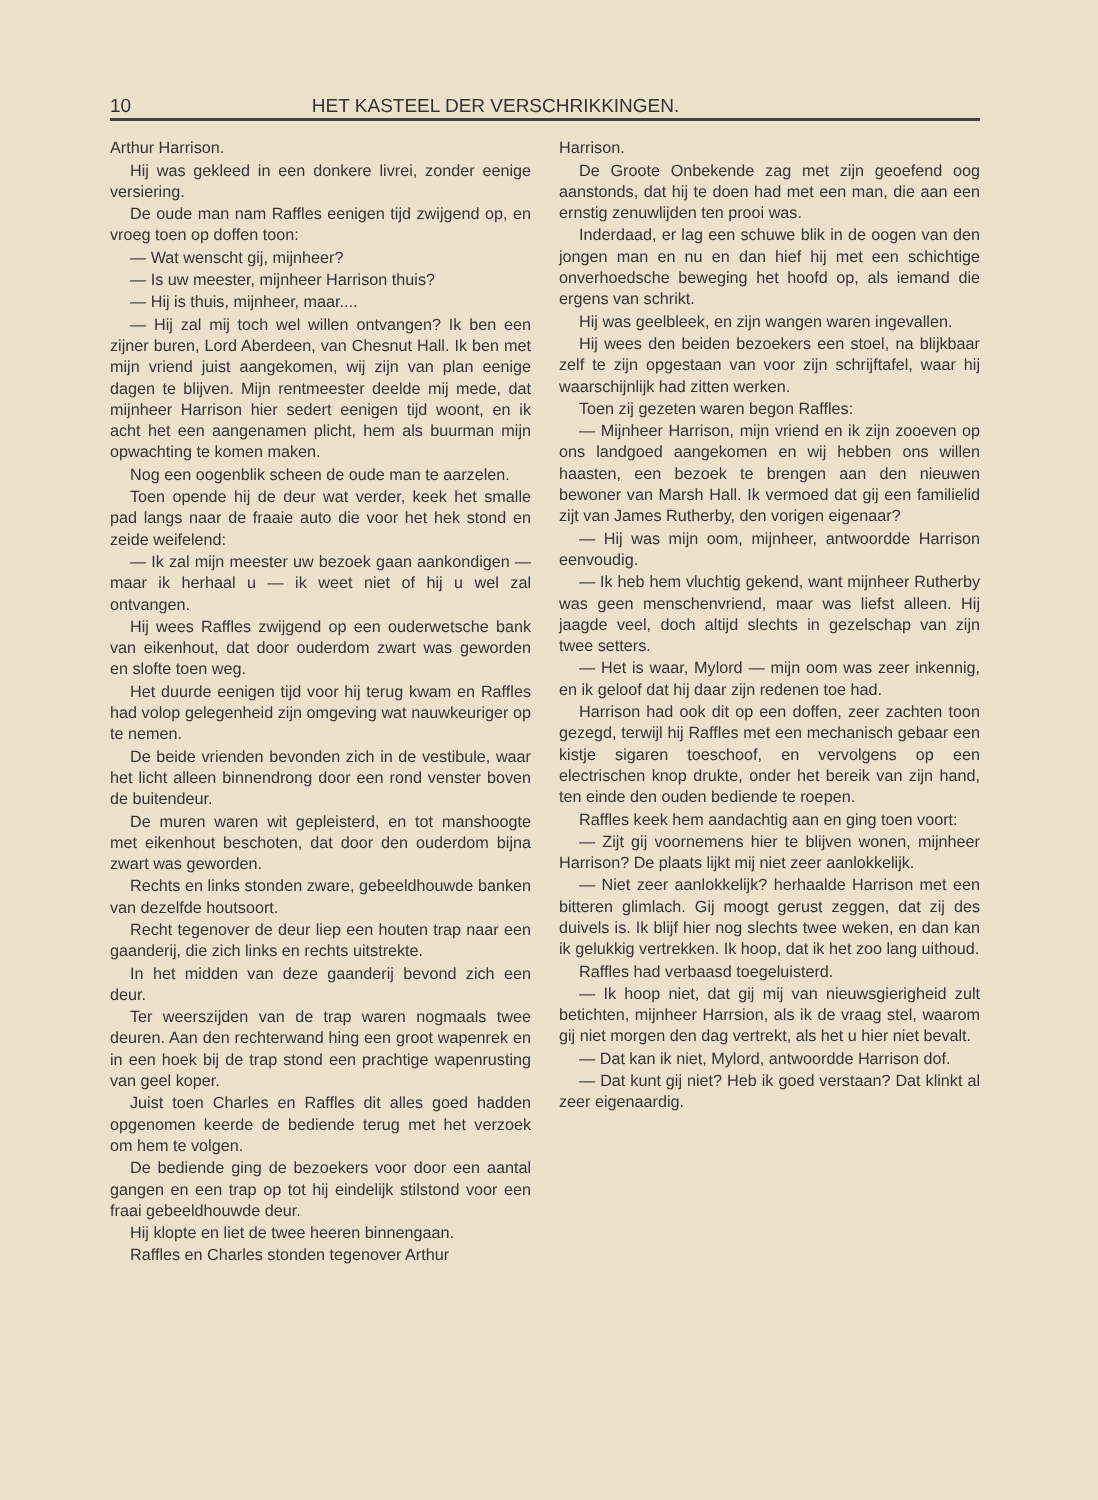10 HET KASTEEL DER VERSCHRIKKINGEN.
Arthur Harrison.
Hij was gekleed in een donkere livrei, zonder eenige versiering.
De oude man nam Raffles eenigen tijd zwijgend op, en vroeg toen op doffen toon:
— Wat wenscht gij, mijnheer?
— Is uw meester, mijnheer Harrison thuis?
— Hij is thuis, mijnheer, maar....
— Hij zal mij toch wel willen ontvangen? Ik ben een zijner buren, Lord Aberdeen, van Chesnut Hall. Ik ben met mijn vriend juist aangekomen, wij zijn van plan eenige dagen te blijven. Mijn rentmeester deelde mij mede, dat mijnheer Harrison hier sedert eenigen tijd woont, en ik acht het een aangenamen plicht, hem als buurman mijn opwachting te komen maken.
Nog een oogenblik scheen de oude man te aarzelen.
Toen opende hij de deur wat verder, keek het smalle pad langs naar de fraaie auto die voor het hek stond en zeide weifelend:
— Ik zal mijn meester uw bezoek gaan aankondigen — maar ik herhaal u — ik weet niet of hij u wel zal ontvangen.
Hij wees Raffles zwijgend op een ouderwetsche bank van eikenhout, dat door ouderdom zwart was geworden en slofte toen weg.
Het duurde eenigen tijd voor hij terug kwam en Raffles had volop gelegenheid zijn omgeving wat nauwkeuriger op te nemen.
De beide vrienden bevonden zich in de vestibule, waar het licht alleen binnendrong door een rond venster boven de buitendeur.
De muren waren wit gepleisterd, en tot manshoogte met eikenhout beschoten, dat door den ouderdom bijna zwart was geworden.
Rechts en links stonden zware, gebeeldhouwde banken van dezelfde houtsoort.
Recht tegenover de deur liep een houten trap naar een gaanderij, die zich links en rechts uitstrekte.
In het midden van deze gaanderij bevond zich een deur.
Ter weerszijden van de trap waren nogmaals twee deuren. Aan den rechterwand hing een groot wapenrek en in een hoek bij de trap stond een prachtige wapenrusting van geel koper.
Juist toen Charles en Raffles dit alles goed hadden opgenomen keerde de bediende terug met het verzoek om hem te volgen.
De bediende ging de bezoekers voor door een aantal gangen en een trap op tot hij eindelijk stilstond voor een fraai gebeeldhouwde deur.
Hij klopte en liet de twee heeren binnengaan.
Raffles en Charles stonden tegenover Arthur
Harrison.
De Groote Onbekende zag met zijn geoefend oog aanstonds, dat hij te doen had met een man, die aan een ernstig zenuwlijden ten prooi was.
Inderdaad, er lag een schuwe blik in de oogen van den jongen man en nu en dan hief hij met een schichtige onverhoedsche beweging het hoofd op, als iemand die ergens van schrikt.
Hij was geelbleek, en zijn wangen waren ingevallen.
Hij wees den beiden bezoekers een stoel, na blijkbaar zelf te zijn opgestaan van voor zijn schrijftafel, waar hij waarschijnlijk had zitten werken.
Toen zij gezeten waren begon Raffles:
— Mijnheer Harrison, mijn vriend en ik zijn zooeven op ons landgoed aangekomen en wij hebben ons willen haasten, een bezoek te brengen aan den nieuwen bewoner van Marsh Hall. Ik vermoed dat gij een familielid zijt van James Rutherby, den vorigen eigenaar?
— Hij was mijn oom, mijnheer, antwoordde Harrison eenvoudig.
— Ik heb hem vluchtig gekend, want mijnheer Rutherby was geen menschenvriend, maar was liefst alleen. Hij jaagde veel, doch altijd slechts in gezelschap van zijn twee setters.
— Het is waar, Mylord — mijn oom was zeer inkennig, en ik geloof dat hij daar zijn redenen toe had.
Harrison had ook dit op een doffen, zeer zachten toon gezegd, terwijl hij Raffles met een mechanisch gebaar een kistje sigaren toeschoof, en vervolgens op een electrischen knop drukte, onder het bereik van zijn hand, ten einde den ouden bediende te roepen.
Raffles keek hem aandachtig aan en ging toen voort:
— Zijt gij voornemens hier te blijven wonen, mijnheer Harrison? De plaats lijkt mij niet zeer aanlokkelijk.
— Niet zeer aanlokkelijk? herhaalde Harrison met een bitteren glimlach. Gij moogt gerust zeggen, dat zij des duivels is. Ik blijf hier nog slechts twee weken, en dan kan ik gelukkig vertrekken. Ik hoop, dat ik het zoo lang uithoud.
Raffles had verbaasd toegeluisterd.
— Ik hoop niet, dat gij mij van nieuwsgierigheid zult betichten, mijnheer Harrsion, als ik de vraag stel, waarom gij niet morgen den dag vertrekt, als het u hier niet bevalt.
— Dat kan ik niet, Mylord, antwoordde Harrison dof.
— Dat kunt gij niet? Heb ik goed verstaan? Dat klinkt al zeer eigenaardig.